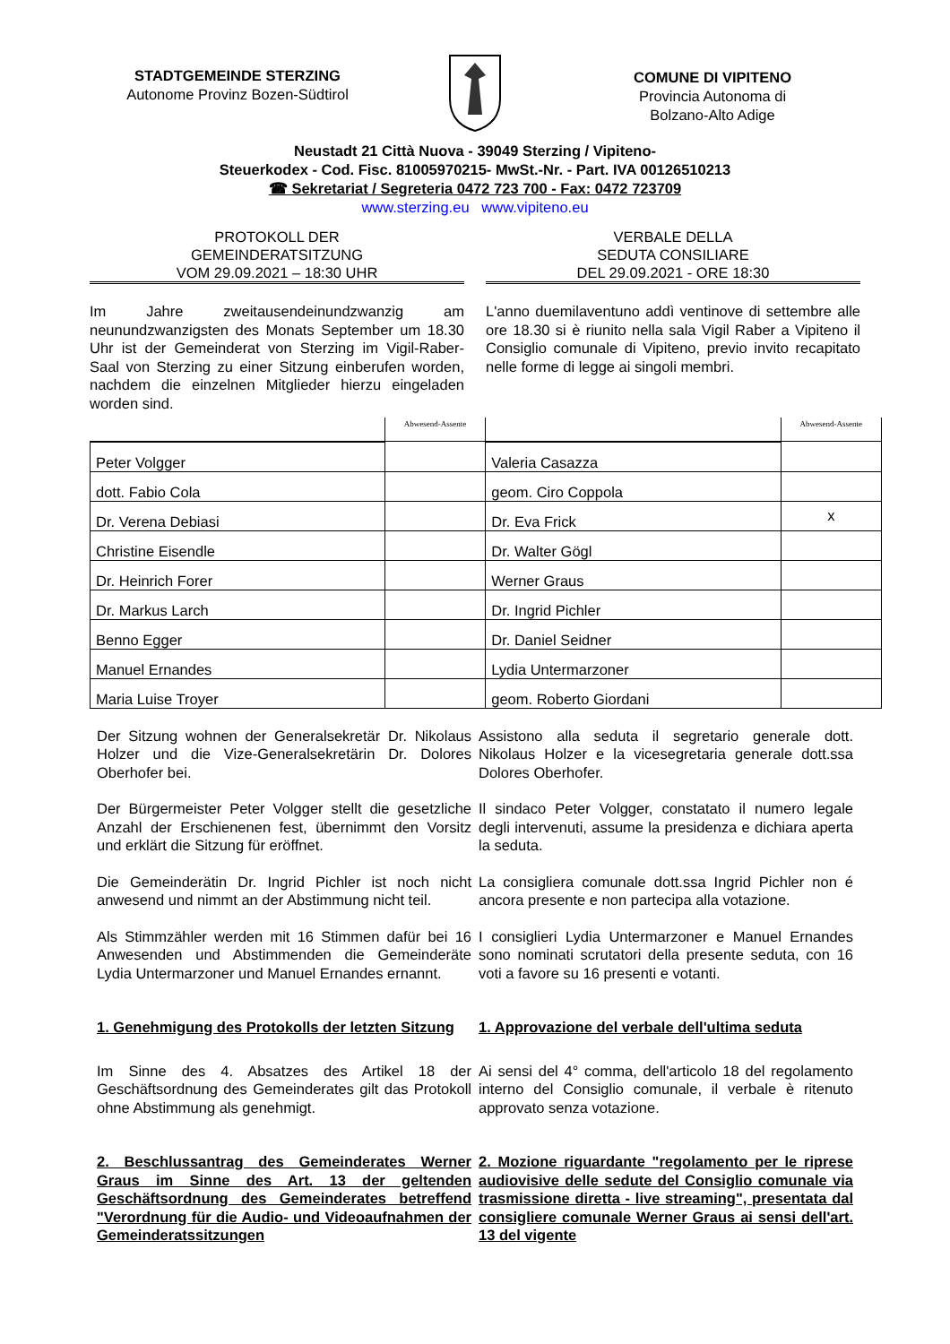STADTGEMEINDE STERZING
Autonome Provinz Bozen-Südtirol
COMUNE DI VIPITENO
Provincia Autonoma di
Bolzano-Alto Adige
Neustadt 21 Città Nuova - 39049 Sterzing / Vipiteno-
Steuerkodex - Cod. Fisc. 81005970215- MwSt.-Nr. - Part. IVA 00126510213
☎ Sekretariat / Segreteria 0472 723 700 - Fax: 0472 723709
www.sterzing.eu www.vipiteno.eu
PROTOKOLL DER
GEMEINDERATSITZUNG
VOM 29.09.2021 – 18:30 UHR
VERBALE DELLA
SEDUTA CONSILIARE
DEL 29.09.2021 - ORE 18:30
Im Jahre zweitausendeinundzwanzig am neunundzwanzigsten des Monats September um 18.30 Uhr ist der Gemeinderat von Sterzing im Vigil-Raber-Saal von Sterzing zu einer Sitzung einberufen worden, nachdem die einzelnen Mitglieder hierzu eingeladen worden sind.
L'anno duemilaventuno addì ventinove di settembre alle ore 18.30 si è riunito nella sala Vigil Raber a Vipiteno il Consiglio comunale di Vipiteno, previo invito recapitato nelle forme di legge ai singoli membri.
| | Abwesend-Assente | | Abwesend-Assente |
| Peter Volgger | | Valeria Casazza | |
| dott. Fabio Cola | | geom. Ciro Coppola | |
| Dr. Verena Debiasi | | Dr. Eva Frick | x |
| Christine Eisendle | | Dr. Walter Gögl | |
| Dr. Heinrich Forer | | Werner Graus | |
| Dr. Markus Larch | | Dr. Ingrid Pichler | |
| Benno Egger | | Dr. Daniel Seidner | |
| Manuel Ernandes | | Lydia Untermarzoner | |
| Maria Luise Troyer | | geom. Roberto Giordani | |
Der Sitzung wohnen der Generalsekretär Dr. Nikolaus Holzer und die Vize-Generalsekretärin Dr. Dolores Oberhofer bei.
Assistono alla seduta il segretario generale dott. Nikolaus Holzer e la vicesegretaria generale dott.ssa Dolores Oberhofer.
Der Bürgermeister Peter Volgger stellt die gesetzliche Anzahl der Erschienenen fest, übernimmt den Vorsitz und erklärt die Sitzung für eröffnet.
Il sindaco Peter Volgger, constatato il numero legale degli intervenuti, assume la presidenza e dichiara aperta la seduta.
Die Gemeinderätin Dr. Ingrid Pichler ist noch nicht anwesend und nimmt an der Abstimmung nicht teil.
La consigliera comunale dott.ssa Ingrid Pichler non é ancora presente e non partecipa alla votazione.
Als Stimmzähler werden mit 16 Stimmen dafür bei 16 Anwesenden und Abstimmenden die Gemeinderäte Lydia Untermarzoner und Manuel Ernandes ernannt.
I consiglieri Lydia Untermarzoner e Manuel Ernandes sono nominati scrutatori della presente seduta, con 16 voti a favore su 16 presenti e votanti.
1. Genehmigung des Protokolls der letzten Sitzung
1. Approvazione del verbale dell'ultima seduta
Im Sinne des 4. Absatzes des Artikel 18 der Geschäftsordnung des Gemeinderates gilt das Protokoll ohne Abstimmung als genehmigt.
Ai sensi del 4° comma, dell'articolo 18 del regolamento interno del Consiglio comunale, il verbale è ritenuto approvato senza votazione.
2. Beschlussantrag des Gemeinderates Werner Graus im Sinne des Art. 13 der geltenden Geschäftsordnung des Gemeinderates betreffend "Verordnung für die Audio- und Videoaufnahmen der Gemeinderatssitzungen
2. Mozione riguardante "regolamento per le riprese audiovisive delle sedute del Consiglio comunale via trasmissione diretta - live streaming", presentata dal consigliere comunale Werner Graus ai sensi dell'art. 13 del vigente